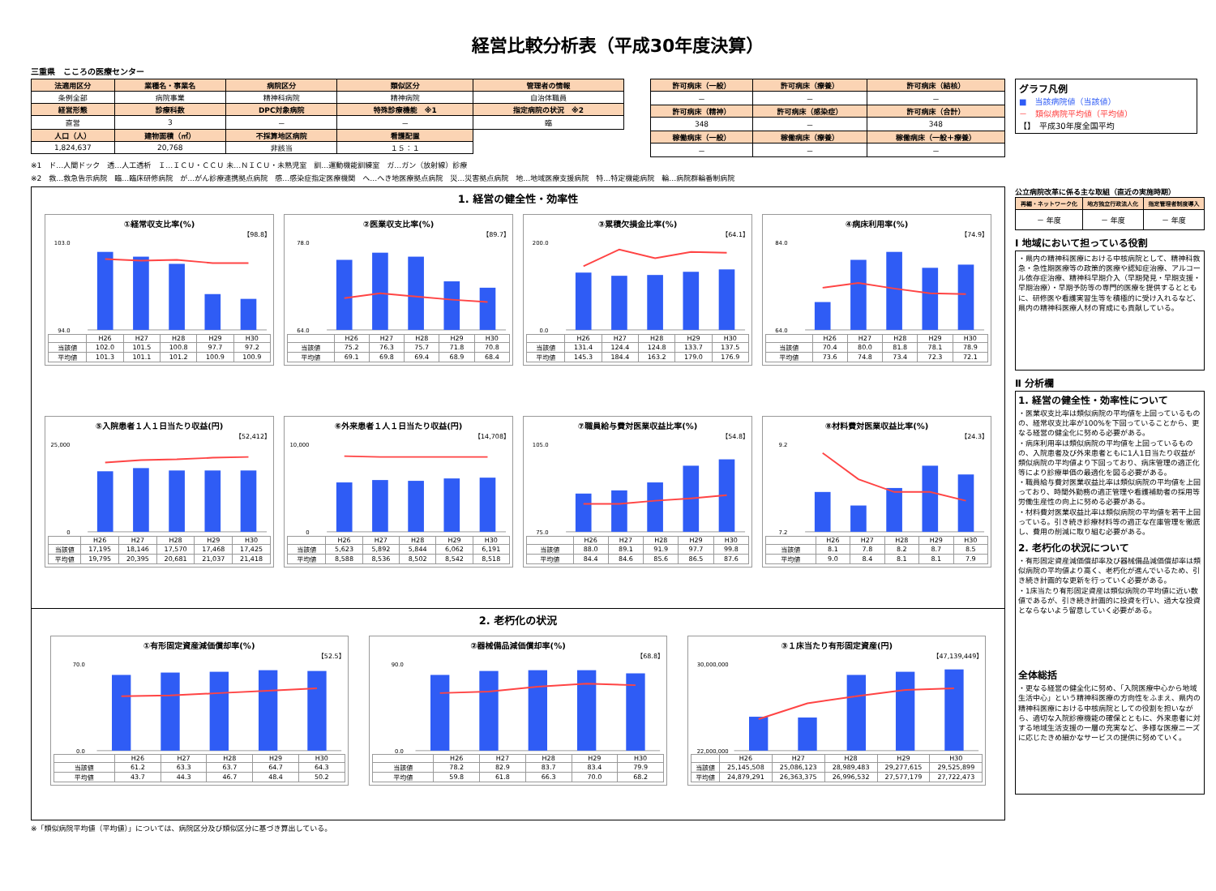経営比較分析表（平成30年度決算）
三重県　こころの医療センター
| 法適用区分 | 業種名・事業名 | 病院区分 | 類似区分 | 管理者の情報 |
| --- | --- | --- | --- | --- |
| 条例全部 | 病院事業 | 精神科病院 | 精神病院 | 自治体職員 |
| 経営形態 | 診療科数 | DPC対象病院 | 特殊診療機能 ※1 | 指定病院の状況 ※2 |
| 直営 | 3 | － | － | 臨 |
| 人口（人） | 建物面積（㎡） | 不採算地区病院 | 看護配置 | |
| 1,824,637 | 20,768 | 非該当 | １５：１ | |
| 許可病床（一般） | 許可病床（療養） | 許可病床（結核） |
| --- | --- | --- |
| － | － | － |
| 許可病床（精神） | 許可病床（感染症） | 許可病床（合計） |
| 348 | － | 348 |
| 稼働病床（一般） | 稼働病床（療養） | 稼働病床（一般＋療養） |
| － | － | － |
グラフ凡例
■　当該病院値（当該値）
－　類似病院平均値（平均値）
【】　平成30年度全国平均
※1　ド…人間ドック　透…人工透析　Ｉ…ＩＣＵ・ＣＣＵ 未…ＮＩＣＵ・未熟児室　訓…運動機能訓練室　ガ…ガン（放射線）診療
※2　救…救急告示病院　臨…臨床研修病院　が…がん診療連携拠点病院　感…感染症指定医療機関　へ…へき地医療拠点病院　災…災害拠点病院　地…地域医療支援病院　特…特定機能病院　輪…病院群輪番制病院
1. 経営の健全性・効率性
①経常収支比率(%)
【98.8】
103.0
94.0
| | H26 | H27 | H28 | H29 | H30 |
| --- | --- | --- | --- | --- | --- |
| 当該値 | 102.0 | 101.5 | 100.8 | 97.7 | 97.2 |
| 平均値 | 101.3 | 101.1 | 101.2 | 100.9 | 100.9 |
②医業収支比率(%)
【89.7】
78.0
64.0
| | H26 | H27 | H28 | H29 | H30 |
| --- | --- | --- | --- | --- | --- |
| 当該値 | 75.2 | 76.3 | 75.7 | 71.8 | 70.8 |
| 平均値 | 69.1 | 69.8 | 69.4 | 68.9 | 68.4 |
③累積欠損金比率(%)
【64.1】
200.0
0.0
| | H26 | H27 | H28 | H29 | H30 |
| --- | --- | --- | --- | --- | --- |
| 当該値 | 131.4 | 124.4 | 124.8 | 133.7 | 137.5 |
| 平均値 | 145.3 | 184.4 | 163.2 | 179.0 | 176.9 |
④病床利用率(%)
【74.9】
84.0
64.0
| | H26 | H27 | H28 | H29 | H30 |
| --- | --- | --- | --- | --- | --- |
| 当該値 | 70.4 | 80.0 | 81.8 | 78.1 | 78.9 |
| 平均値 | 73.6 | 74.8 | 73.4 | 72.3 | 72.1 |
⑤入院患者１人１日当たり収益(円)
【52,412】
25,000
0
| | H26 | H27 | H28 | H29 | H30 |
| --- | --- | --- | --- | --- | --- |
| 当該値 | 17,195 | 18,146 | 17,570 | 17,468 | 17,425 |
| 平均値 | 19,795 | 20,395 | 20,681 | 21,037 | 21,418 |
⑥外来患者１人１日当たり収益(円)
【14,708】
10,000
0
| | H26 | H27 | H28 | H29 | H30 |
| --- | --- | --- | --- | --- | --- |
| 当該値 | 5,623 | 5,892 | 5,844 | 6,062 | 6,191 |
| 平均値 | 8,588 | 8,536 | 8,502 | 8,542 | 8,518 |
⑦職員給与費対医業収益比率(%)
【54.8】
105.0
75.0
| | H26 | H27 | H28 | H29 | H30 |
| --- | --- | --- | --- | --- | --- |
| 当該値 | 88.0 | 89.1 | 91.9 | 97.7 | 99.8 |
| 平均値 | 84.4 | 84.6 | 85.6 | 86.5 | 87.6 |
⑧材料費対医業収益比率(%)
【24.3】
9.2
7.2
| | H26 | H27 | H28 | H29 | H30 |
| --- | --- | --- | --- | --- | --- |
| 当該値 | 8.1 | 7.8 | 8.2 | 8.7 | 8.5 |
| 平均値 | 9.0 | 8.4 | 8.1 | 8.1 | 7.9 |
2. 老朽化の状況
①有形固定資産減価償却率(%)
【52.5】
70.0
0.0
| | H26 | H27 | H28 | H29 | H30 |
| --- | --- | --- | --- | --- | --- |
| 当該値 | 61.2 | 63.3 | 63.7 | 64.7 | 64.3 |
| 平均値 | 43.7 | 44.3 | 46.7 | 48.4 | 50.2 |
②器械備品減価償却率(%)
【68.8】
90.0
0.0
| | H26 | H27 | H28 | H29 | H30 |
| --- | --- | --- | --- | --- | --- |
| 当該値 | 78.2 | 82.9 | 83.7 | 83.4 | 79.9 |
| 平均値 | 59.8 | 61.8 | 66.3 | 70.0 | 68.2 |
③１床当たり有形固定資産(円)
【47,139,449】
30,000,000
22,000,000
| | H26 | H27 | H28 | H29 | H30 |
| --- | --- | --- | --- | --- | --- |
| 当該値 | 25,145,508 | 25,086,123 | 28,989,483 | 29,277,615 | 29,525,899 |
| 平均値 | 24,879,291 | 26,363,375 | 26,996,532 | 27,577,179 | 27,722,473 |
公立病院改革に係る主な取組（直近の実施時期）
| 再編・ネットワーク化 | 地方独立行政法人化 | 指定管理者制度導入 |
| --- | --- | --- |
| － 年度 | － 年度 | － 年度 |
Ⅰ 地域において担っている役割
・県内の精神科医療における中核病院として、精神科救急・急性期医療等の政策的医療や認知症治療、アルコール依存症治療、精神科早期介入（早期発見・早期支援・早期治療）・早期予防等の専門的医療を提供するとともに、研修医や看護実習生等を積極的に受け入れるなど、県内の精神科医療人材の育成にも貢献している。
Ⅱ 分析欄
1. 経営の健全性・効率性について
・医業収支比率は類似病院の平均値を上回っているものの、経常収支比率が100%を下回っていることから、更なる経営の健全化に努める必要がある。
・病床利用率は類似病院の平均値を上回っているものの、入院患者及び外来患者ともに1人1日当たり収益が類似病院の平均値より下回っており、病床管理の適正化等により診療単価の最適化を図る必要がある。
・職員給与費対医業収益比率は類似病院の平均値を上回っており、時間外勤務の適正管理や看護補助者の採用等労働生産性の向上に努める必要がある。
・材料費対医業収益比率は類似病院の平均値を若干上回っている。引き続き診療材料等の適正な在庫管理を徹底し、費用の削減に取り組む必要がある。
2. 老朽化の状況について
・有形固定資産減価償却率及び器械備品減価償却率は類似病院の平均値より高く、老朽化が進んでいるため、引き続き計画的な更新を行っていく必要がある。
・1床当たり有形固定資産は類似病院の平均値に近い数値であるが、引き続き計画的に投資を行い、過大な投資とならないよう留意していく必要がある。
全体総括
・更なる経営の健全化に努め、「入院医療中心から地域生活中心」という精神科医療の方向性をふまえ、県内の精神科医療における中核病院としての役割を担いながら、適切な入院診療機能の確保とともに、外来患者に対する地域生活支援の一層の充実など、多様な医療ニーズに応じたきめ細かなサービスの提供に努めていく。
※「類似病院平均値（平均値）」については、病院区分及び類似区分に基づき算出している。